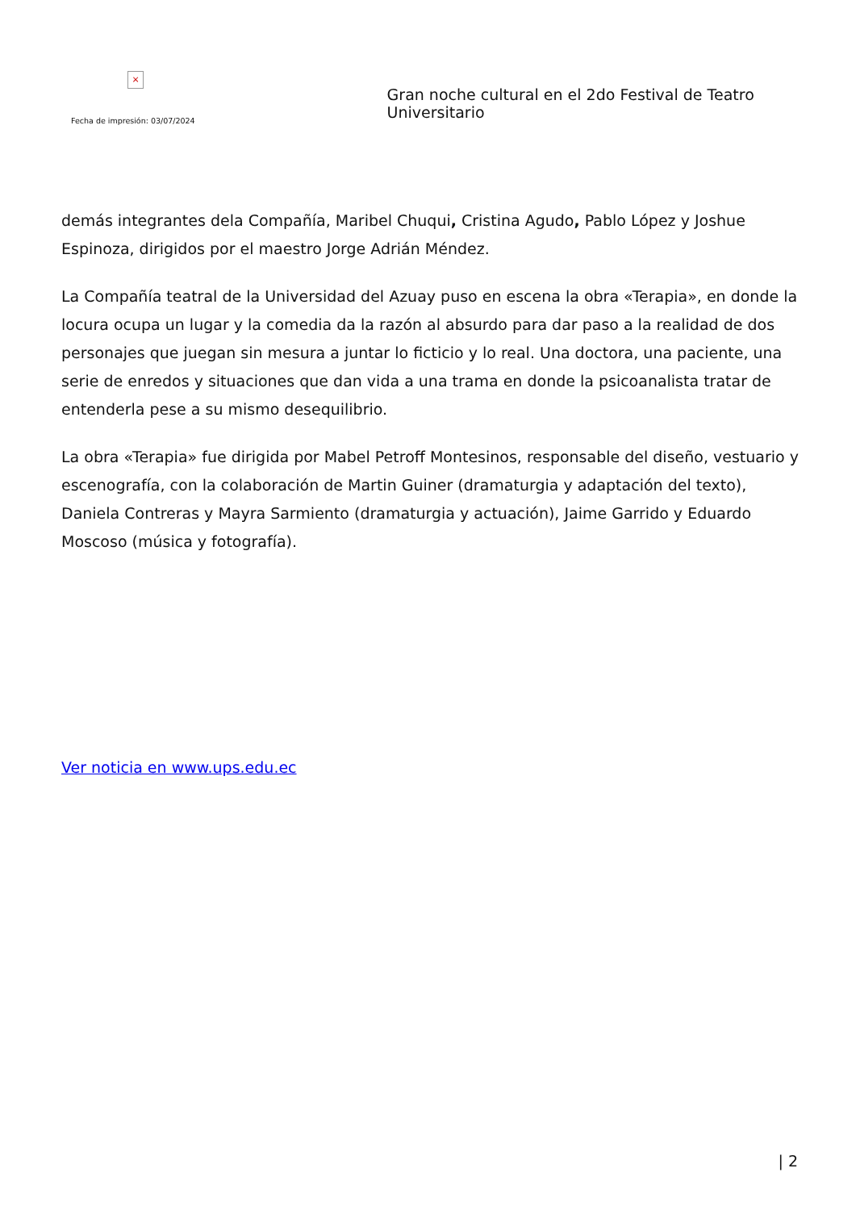×
Fecha de impresión: 03/07/2024
Gran noche cultural en el 2do Festival de Teatro Universitario
demás integrantes dela Compañía, Maribel Chuqui, Cristina Agudo, Pablo López y Joshue Espinoza, dirigidos por el maestro Jorge Adrián Méndez.
La Compañía teatral de la Universidad del Azuay puso en escena la obra «Terapia», en donde la locura ocupa un lugar y la comedia da la razón al absurdo para dar paso a la realidad de dos personajes que juegan sin mesura a juntar lo ficticio y lo real. Una doctora, una paciente, una serie de enredos y situaciones que dan vida a una trama en donde la psicoanalista tratar de entenderla pese a su mismo desequilibrio.
La obra «Terapia» fue dirigida por Mabel Petroff Montesinos, responsable del diseño, vestuario y escenografía, con la colaboración de Martin Guiner (dramaturgia y adaptación del texto), Daniela Contreras y Mayra Sarmiento (dramaturgia y actuación), Jaime Garrido y Eduardo Moscoso (música y fotografía).
Ver noticia en www.ups.edu.ec
| 2